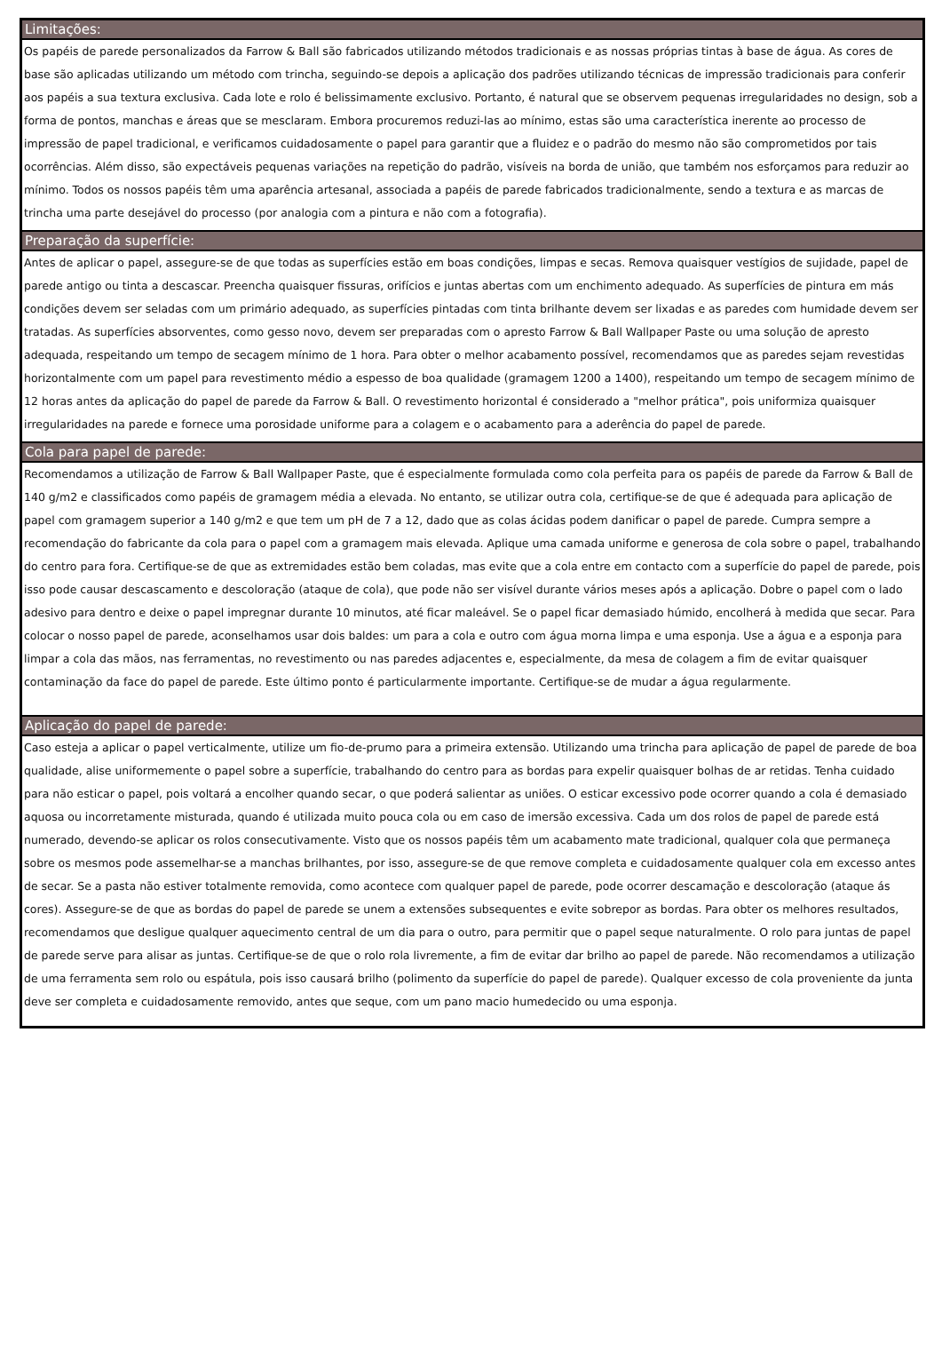Limitações:
Os papéis de parede personalizados da Farrow & Ball são fabricados utilizando métodos tradicionais e as nossas próprias tintas à base de água. As cores de base são aplicadas utilizando um método com trincha, seguindo-se depois a aplicação dos padrões utilizando técnicas de impressão tradicionais para conferir aos papéis a sua textura exclusiva. Cada lote e rolo é belissimamente exclusivo. Portanto, é natural que se observem pequenas irregularidades no design, sob a forma de pontos, manchas e áreas que se mesclaram. Embora procuremos reduzi-las ao mínimo, estas são uma característica inerente ao processo de impressão de papel tradicional, e verificamos cuidadosamente o papel para garantir que a fluidez e o padrão do mesmo não são comprometidos por tais ocorrências. Além disso, são expectáveis pequenas variações na repetição do padrão, visíveis na borda de união, que também nos esforçamos para reduzir ao mínimo. Todos os nossos papéis têm uma aparência artesanal, associada a papéis de parede fabricados tradicionalmente, sendo a textura e as marcas de trincha uma parte desejável do processo (por analogia com a pintura e não com a fotografia).
Preparação da superfície:
Antes de aplicar o papel, assegure-se de que todas as superfícies estão em boas condições, limpas e secas. Remova quaisquer vestígios de sujidade, papel de parede antigo ou tinta a descascar. Preencha quaisquer fissuras, orifícios e juntas abertas com um enchimento adequado. As superfícies de pintura em más condições devem ser seladas com um primário adequado, as superfícies pintadas com tinta brilhante devem ser lixadas e as paredes com humidade devem ser tratadas. As superfícies absorventes, como gesso novo, devem ser preparadas com o apresto Farrow & Ball Wallpaper Paste ou uma solução de apresto adequada, respeitando um tempo de secagem mínimo de 1 hora. Para obter o melhor acabamento possível, recomendamos que as paredes sejam revestidas horizontalmente com um papel para revestimento médio a espesso de boa qualidade (gramagem 1200 a 1400), respeitando um tempo de secagem mínimo de 12 horas antes da aplicação do papel de parede da Farrow & Ball. O revestimento horizontal é considerado a "melhor prática", pois uniformiza quaisquer irregularidades na parede e fornece uma porosidade uniforme para a colagem e o acabamento para a aderência do papel de parede.
Cola para papel de parede:
Recomendamos a utilização de Farrow & Ball Wallpaper Paste, que é especialmente formulada como cola perfeita para os papéis de parede da Farrow & Ball de 140 g/m2 e classificados como papéis de gramagem média a elevada. No entanto, se utilizar outra cola, certifique-se de que é adequada para aplicação de papel com gramagem superior a 140 g/m2 e que tem um pH de 7 a 12, dado que as colas ácidas podem danificar o papel de parede. Cumpra sempre a recomendação do fabricante da cola para o papel com a gramagem mais elevada. Aplique uma camada uniforme e generosa de cola sobre o papel, trabalhando do centro para fora. Certifique-se de que as extremidades estão bem coladas, mas evite que a cola entre em contacto com a superfície do papel de parede, pois isso pode causar descascamento e descoloração (ataque de cola), que pode não ser visível durante vários meses após a aplicação. Dobre o papel com o lado adesivo para dentro e deixe o papel impregnar durante 10 minutos, até ficar maleável. Se o papel ficar demasiado húmido, encolherá à medida que secar. Para colocar o nosso papel de parede, aconselhamos usar dois baldes: um para a cola e outro com água morna limpa e uma esponja. Use a água e a esponja para limpar a cola das mãos, nas ferramentas, no revestimento ou nas paredes adjacentes e, especialmente, da mesa de colagem a fim de evitar quaisquer contaminação da face do papel de parede. Este último ponto é particularmente importante. Certifique-se de mudar a água regularmente.
Aplicação do papel de parede:
Caso esteja a aplicar o papel verticalmente, utilize um fio-de-prumo para a primeira extensão. Utilizando uma trincha para aplicação de papel de parede de boa qualidade, alise uniformemente o papel sobre a superfície, trabalhando do centro para as bordas para expelir quaisquer bolhas de ar retidas. Tenha cuidado para não esticar o papel, pois voltará a encolher quando secar, o que poderá salientar as uniões. O esticar excessivo pode ocorrer quando a cola é demasiado aquosa ou incorretamente misturada, quando é utilizada muito pouca cola ou em caso de imersão excessiva. Cada um dos rolos de papel de parede está numerado, devendo-se aplicar os rolos consecutivamente. Visto que os nossos papéis têm um acabamento mate tradicional, qualquer cola que permaneça sobre os mesmos pode assemelhar-se a manchas brilhantes, por isso, assegure-se de que remove completa e cuidadosamente qualquer cola em excesso antes de secar. Se a pasta não estiver totalmente removida, como acontece com qualquer papel de parede, pode ocorrer descamação e descoloração (ataque ás cores). Assegure-se de que as bordas do papel de parede se unem a extensões subsequentes e evite sobrepor as bordas. Para obter os melhores resultados, recomendamos que desligue qualquer aquecimento central de um dia para o outro, para permitir que o papel seque naturalmente. O rolo para juntas de papel de parede serve para alisar as juntas. Certifique-se de que o rolo rola livremente, a fim de evitar dar brilho ao papel de parede. Não recomendamos a utilização de uma ferramenta sem rolo ou espátula, pois isso causará brilho (polimento da superfície do papel de parede). Qualquer excesso de cola proveniente da junta deve ser completa e cuidadosamente removido, antes que seque, com um pano macio humedecido ou uma esponja.